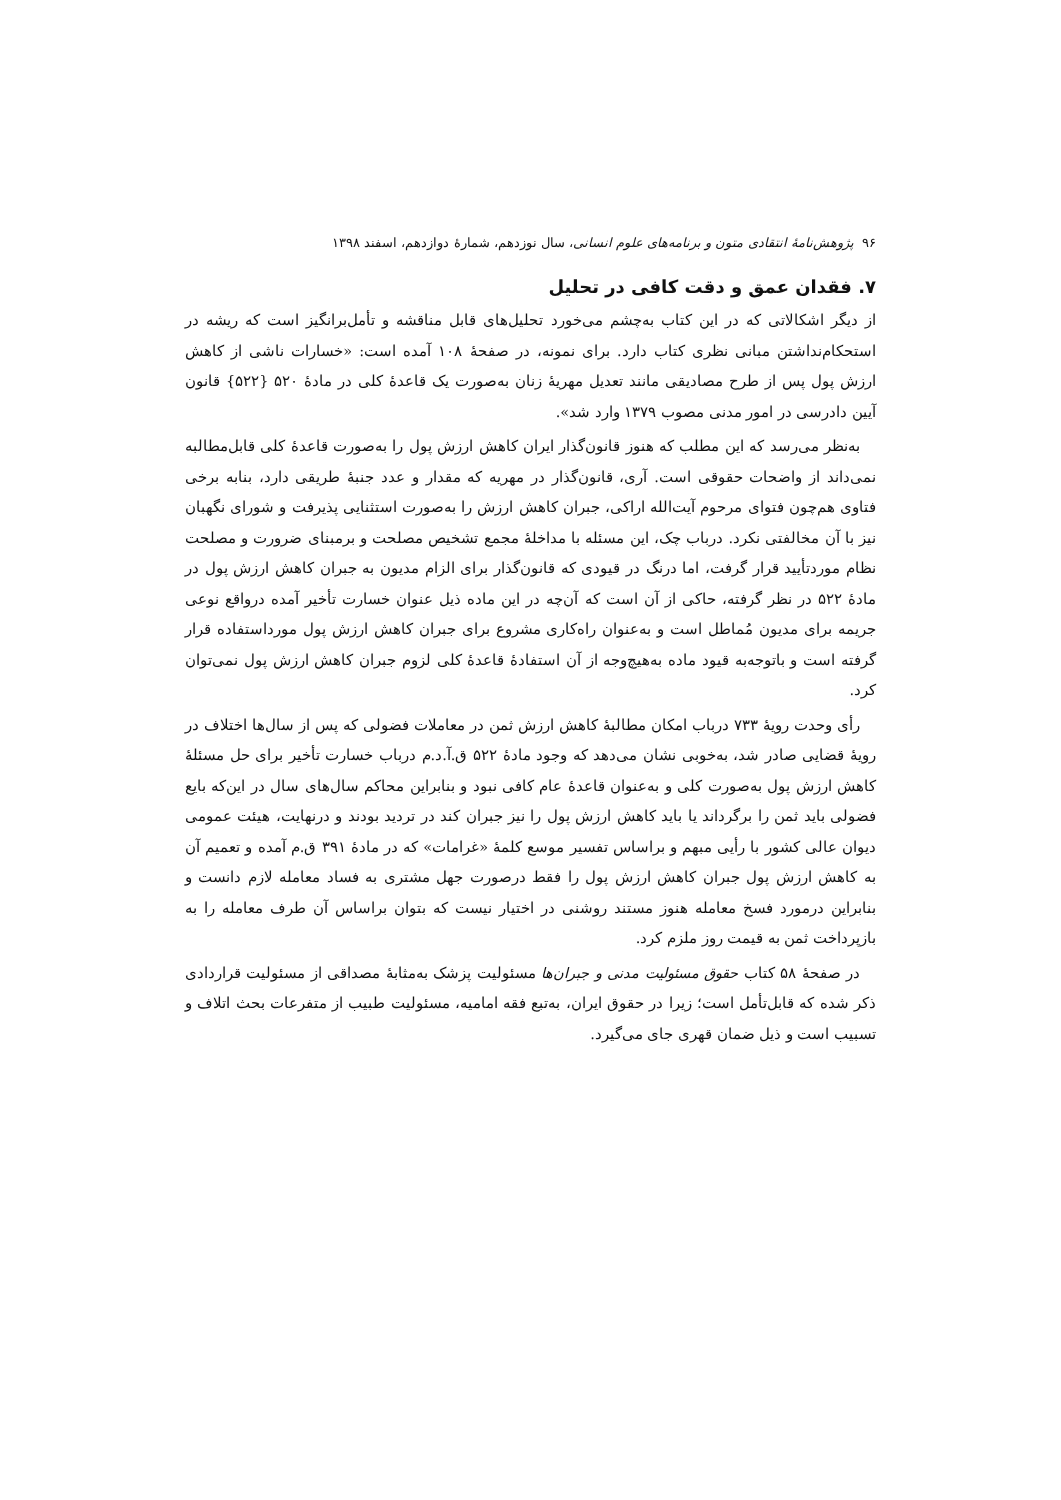۹۶ پژوهش‌نامهٔ انتقادی متون و برنامه‌های علوم انسانی، سال نوزدهم، شمارهٔ دوازدهم، اسفند ۱۳۹۸
۷. فقدان عمق و دقت کافی در تحلیل
از دیگر اشکالاتی که در این کتاب به‌چشم می‌خورد تحلیل‌های قابل مناقشه و تأمل‌برانگیز است که ریشه در استحکام‌نداشتن مبانی نظری کتاب دارد. برای نمونه، در صفحهٔ ۱۰۸ آمده است: «خسارات ناشی از کاهش ارزش پول پس از طرح مصادیقی مانند تعدیل مهریهٔ زنان به‌صورت یک قاعدهٔ کلی در مادهٔ ۵۲۰ {۵۲۲} قانون آیین دادرسی در امور مدنی مصوب ۱۳۷۹ وارد شد».
به‌نظر می‌رسد که این مطلب که هنوز قانون‌گذار ایران کاهش ارزش پول را به‌صورت قاعدهٔ کلی قابل‌مطالبه نمی‌داند از واضحات حقوقی است. آری، قانون‌گذار در مهریه که مقدار و عدد جنبهٔ طریقی دارد، بنابه برخی فتاوی هم‌چون فتوای مرحوم آیت‌الله اراکی، جبران کاهش ارزش را به‌صورت استثنایی پذیرفت و شورای نگهبان نیز با آن مخالفتی نکرد. درباب چک، این مسئله با مداخلهٔ مجمع تشخیص مصلحت و برمبنای ضرورت و مصلحت نظام موردتأیید قرار گرفت، اما درنگ در قیودی که قانون‌گذار برای الزام مدیون به جبران کاهش ارزش پول در مادهٔ ۵۲۲ در نظر گرفته، حاکی از آن است که آن‌چه در این ماده ذیل عنوان خسارت تأخیر آمده درواقع نوعی جریمه برای مدیون مُماطل است و به‌عنوان راه‌کاری مشروع برای جبران کاهش ارزش پول مورداستفاده قرار گرفته است و باتوجه‌به قیود ماده به‌هیچ‌وجه از آن استفادهٔ قاعدهٔ کلی لزوم جبران کاهش ارزش پول نمی‌توان کرد.
رأی وحدت رویهٔ ۷۳۳ درباب امکان مطالبهٔ کاهش ارزش ثمن در معاملات فضولی که پس از سال‌ها اختلاف در رویهٔ قضایی صادر شد، به‌خوبی نشان می‌دهد که وجود مادهٔ ۵۲۲ ق.آ.د.م درباب خسارت تأخیر برای حل مسئلهٔ کاهش ارزش پول به‌صورت کلی و به‌عنوان قاعدهٔ عام کافی نبود و بنابراین محاکم سال‌های سال در این‌که بایع فضولی باید ثمن را برگرداند یا باید کاهش ارزش پول را نیز جبران کند در تردید بودند و درنهایت، هیئت عمومی دیوان عالی کشور با رأیی مبهم و براساس تفسیر موسع کلمهٔ «غرامات» که در مادهٔ ۳۹۱ ق.م آمده و تعمیم آن به کاهش ارزش پول جبران کاهش ارزش پول را فقط درصورت جهل مشتری به فساد معامله لازم دانست و بنابراین درمورد فسخ معامله هنوز مستند روشنی در اختیار نیست که بتوان براساس آن طرف معامله را به بازپرداخت ثمن به قیمت روز ملزم کرد.
در صفحهٔ ۵۸ کتاب حقوق مسئولیت مدنی و جبران‌ها مسئولیت پزشک به‌مثابهٔ مصداقی از مسئولیت قراردادی ذکر شده که قابل‌تأمل است؛ زیرا در حقوق ایران، به‌تبع فقه امامیه، مسئولیت طبیب از متفرعات بحث اتلاف و تسبیب است و ذیل ضمان قهری جای می‌گیرد.